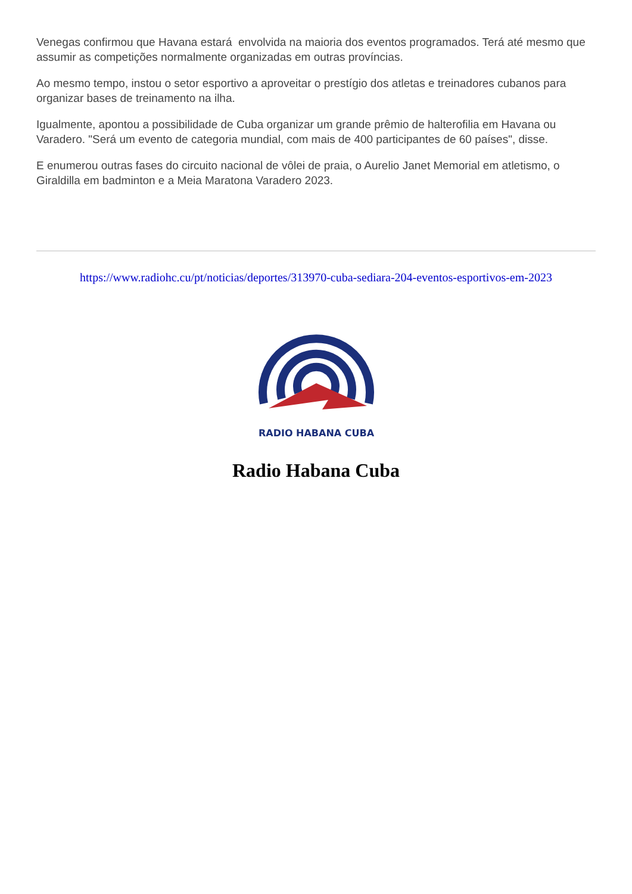Venegas confirmou que Havana estará envolvida na maioria dos eventos programados. Terá até mesmo que assumir as competições normalmente organizadas em outras províncias.
Ao mesmo tempo, instou o setor esportivo a aproveitar o prestígio dos atletas e treinadores cubanos para organizar bases de treinamento na ilha.
Igualmente, apontou a possibilidade de Cuba organizar um grande prêmio de halterofilia em Havana ou Varadero. "Será um evento de categoria mundial, com mais de 400 participantes de 60 países", disse.
E enumerou outras fases do circuito nacional de vôlei de praia, o Aurelio Janet Memorial em atletismo, o Giraldilla em badminton e a Meia Maratona Varadero 2023.
https://www.radiohc.cu/pt/noticias/deportes/313970-cuba-sediara-204-eventos-esportivos-em-2023
RADIO HABANA CUBA
Radio Habana Cuba